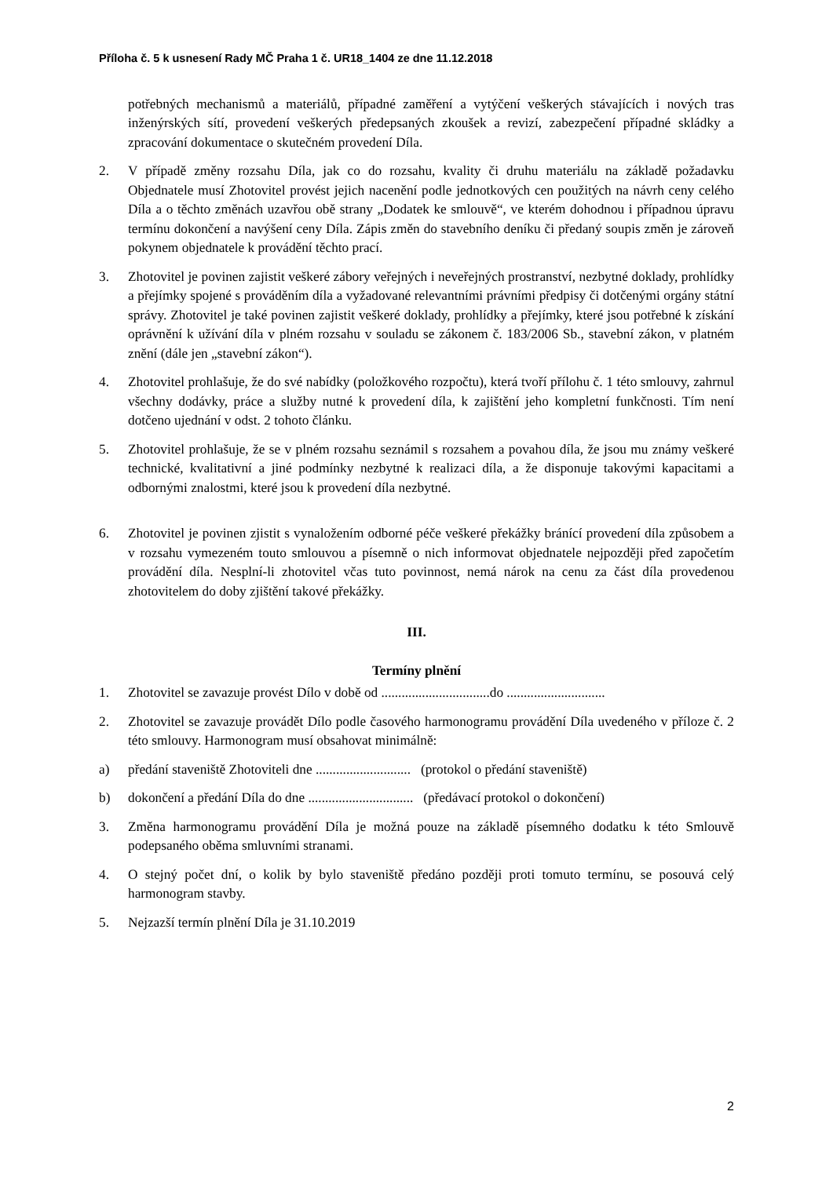Příloha č. 5 k usnesení Rady MČ Praha 1 č. UR18_1404 ze dne 11.12.2018
potřebných mechanismů a materiálů, případné zaměření a vytýčení veškerých stávajících i nových tras inženýrských sítí, provedení veškerých předepsaných zkoušek a revizí, zabezpečení případné skládky a zpracování dokumentace o skutečném provedení Díla.
2. V případě změny rozsahu Díla, jak co do rozsahu, kvality či druhu materiálu na základě požadavku Objednatele musí Zhotovitel provést jejich nacenění podle jednotkových cen použitých na návrh ceny celého Díla a o těchto změnách uzavřou obě strany „Dodatek ke smlouvě“, ve kterém dohodnou i případnou úpravu termínu dokončení a navýšení ceny Díla. Zápis změn do stavebního deníku či předaný soupis změn je zároveň pokynem objednatele k provádění těchto prací.
3. Zhotovitel je povinen zajistit veškeré zábory veřejných i neveřejných prostranství, nezbytné doklady, prohlídky a přejímky spojené s prováděním díla a vyžadované relevantními právními předpisy či dotčenými orgány státní správy. Zhotovitel je také povinen zajistit veškeré doklady, prohlídky a přejímky, které jsou potřebné k získání oprávnění k užívání díla v plném rozsahu v souladu se zákonem č. 183/2006 Sb., stavební zákon, v platném znění (dále jen „stavební zákon“).
4. Zhotovitel prohlašuje, že do své nabídky (položkového rozpočtu), která tvoří přílohu č. 1 této smlouvy, zahrnul všechny dodávky, práce a služby nutné k provedení díla, k zajištění jeho kompletní funkčnosti. Tím není dotčeno ujednání v odst. 2 tohoto článku.
5. Zhotovitel prohlašuje, že se v plném rozsahu seznámil s rozsahem a povahou díla, že jsou mu známy veškeré technické, kvalitativní a jiné podmínky nezbytné k realizaci díla, a že disponuje takovými kapacitami a odbornými znalostmi, které jsou k provedení díla nezbytné.
6. Zhotovitel je povinen zjistit s vynaložením odborné péče veškeré překážky bránící provedení díla způsobem a v rozsahu vymezeném touto smlouvou a písemně o nich informovat objednatele nejpozději před započetím provádění díla. Nesplní-li zhotovitel včas tuto povinnost, nemá nárok na cenu za část díla provedenou zhotovitelem do doby zjištění takové překážky.
III.
Termíny plnění
1. Zhotovitel se zavazuje provést Dílo v době od ................................do .............................
2. Zhotovitel se zavazuje provádět Dílo podle časového harmonogramu provádění Díla uvedeného v příloze č. 2 této smlouvy. Harmonogram musí obsahovat minimálně:
a) předání staveniště Zhotoviteli dne ............................ (protokol o předání staveniště)
b) dokončení a předání Díla do dne ............................... (předávací protokol o dokončení)
3. Změna harmonogramu provádění Díla je možná pouze na základě písemného dodatku k této Smlouvě podepsaného oběma smluvními stranami.
4. O stejný počet dní, o kolik by bylo staveniště předáno později proti tomuto termínu, se posouvá celý harmonogram stavby.
5. Nejzazší termín plnění Díla je 31.10.2019
2